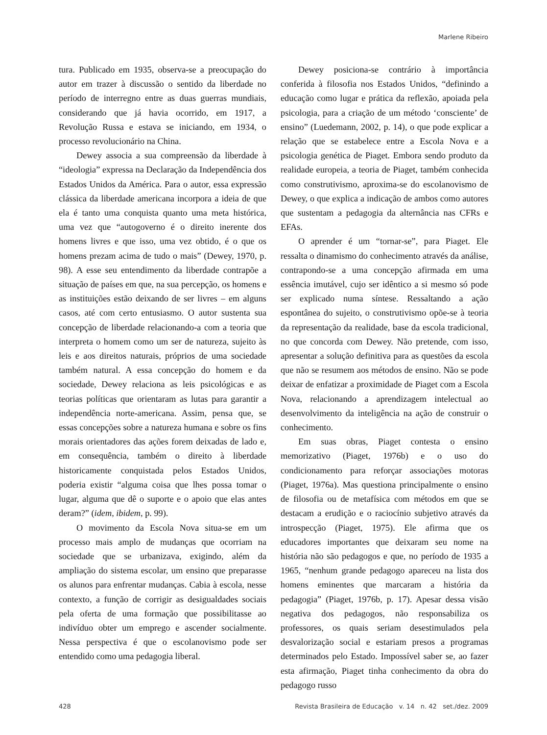Marlene Ribeiro
tura. Publicado em 1935, observa-se a preocupação do autor em trazer à discussão o sentido da liberdade no período de interregno entre as duas guerras mundiais, considerando que já havia ocorrido, em 1917, a Revolução Russa e estava se iniciando, em 1934, o processo revolucionário na China.
Dewey associa a sua compreensão da liberdade à “ideologia” expressa na Declaração da Independência dos Estados Unidos da América. Para o autor, essa expressão clássica da liberdade americana incorpora a ideia de que ela é tanto uma conquista quanto uma meta histórica, uma vez que “autogoverno é o direito inerente dos homens livres e que isso, uma vez obtido, é o que os homens prezam acima de tudo o mais” (Dewey, 1970, p. 98). A esse seu entendimento da liberdade contrapõe a situação de países em que, na sua percepção, os homens e as instituições estão deixando de ser livres – em alguns casos, até com certo entusiasmo. O autor sustenta sua concepção de liberdade relacionando-a com a teoria que interpreta o homem como um ser de natureza, sujeito às leis e aos direitos naturais, próprios de uma sociedade também natural. A essa concepção do homem e da sociedade, Dewey relaciona as leis psicológicas e as teorias políticas que orientaram as lutas para garantir a independência norte-americana. Assim, pensa que, se essas concepções sobre a natureza humana e sobre os fins morais orientadores das ações forem deixadas de lado e, em consequência, também o direito à liberdade historicamente conquistada pelos Estados Unidos, poderia existir “alguma coisa que lhes possa tomar o lugar, alguma que dê o suporte e o apoio que elas antes deram?” (idem, ibidem, p. 99).
O movimento da Escola Nova situa-se em um processo mais amplo de mudanças que ocorriam na sociedade que se urbanizava, exigindo, além da ampliação do sistema escolar, um ensino que preparasse os alunos para enfrentar mudanças. Cabia à escola, nesse contexto, a função de corrigir as desigualdades sociais pela oferta de uma formação que possibilitasse ao indivíduo obter um emprego e ascender socialmente. Nessa perspectiva é que o escolanovismo pode ser entendido como uma pedagogia liberal.
Dewey posiciona-se contrário à importância conferida à filosofia nos Estados Unidos, “definindo a educação como lugar e prática da reflexão, apoiada pela psicologia, para a criação de um método ‘consciente’ de ensino” (Luedemann, 2002, p. 14), o que pode explicar a relação que se estabelece entre a Escola Nova e a psicologia genética de Piaget. Embora sendo produto da realidade europeia, a teoria de Piaget, também conhecida como construtivismo, aproxima-se do escolanovismo de Dewey, o que explica a indicação de ambos como autores que sustentam a pedagogia da alternância nas CFRs e EFAs.
O aprender é um “tornar-se”, para Piaget. Ele ressalta o dinamismo do conhecimento através da análise, contrapondo-se a uma concepção afirmada em uma essência imutável, cujo ser idêntico a si mesmo só pode ser explicado numa síntese. Ressaltando a ação espontânea do sujeito, o construtivismo opõe-se à teoria da representação da realidade, base da escola tradicional, no que concorda com Dewey. Não pretende, com isso, apresentar a solução definitiva para as questões da escola que não se resumem aos métodos de ensino. Não se pode deixar de enfatizar a proximidade de Piaget com a Escola Nova, relacionando a aprendizagem intelectual ao desenvolvimento da inteligência na ação de construir o conhecimento.
Em suas obras, Piaget contesta o ensino memorizativo (Piaget, 1976b) e o uso do condicionamento para reforçar associações motoras (Piaget, 1976a). Mas questiona principalmente o ensino de filosofia ou de metafísica com métodos em que se destacam a erudição e o raciocínio subjetivo através da introspecção (Piaget, 1975). Ele afirma que os educadores importantes que deixaram seu nome na história não são pedagogos e que, no período de 1935 a 1965, “nenhum grande pedagogo apareceu na lista dos homens eminentes que marcaram a história da pedagogia” (Piaget, 1976b, p. 17). Apesar dessa visão negativa dos pedagogos, não responsabiliza os professores, os quais seriam desestimulados pela desvalorização social e estariam presos a programas determinados pelo Estado. Impossível saber se, ao fazer esta afirmação, Piaget tinha conhecimento da obra do pedagogo russo
428 Revista Brasileira de Educação v. 14 n. 42 set./dez. 2009